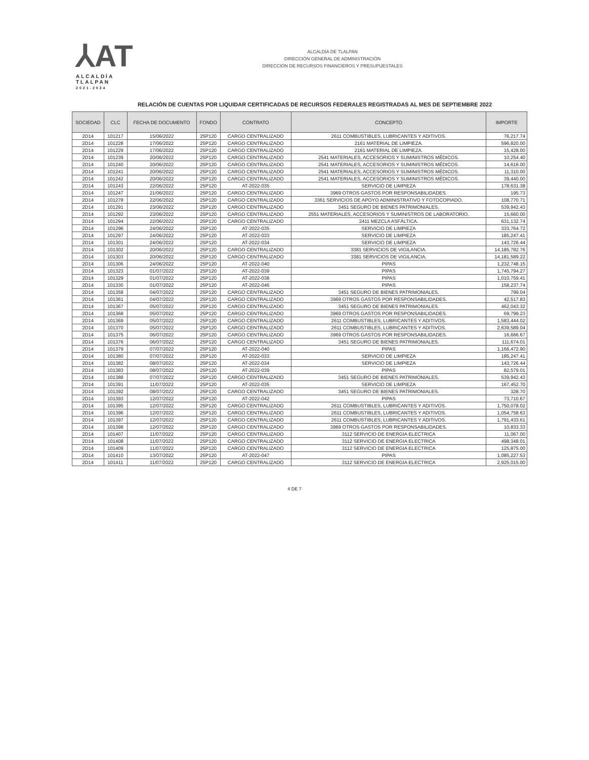⅄AT
ALCALDÍA TLALPAN
2021-2024
ALCALDÍA DE TLALPAN
DIRECCIÓN GENERAL DE ADMINISTRACIÓN
DIRECCIÓN DE RECURSOS FINANCIEROS Y PRESUPUESTALES
RELACIÓN DE CUENTAS POR LIQUIDAR CERTIFICADAS DE RECURSOS FEDERALES REGISTRADAS AL MES DE SEPTIEMBRE 2022
| SOCIEDAD | CLC | FECHA DE DOCUMENTO | FONDO | CONTRATO | CONCEPTO | IMPORTE |
| --- | --- | --- | --- | --- | --- | --- |
| 2D14 | 101217 | 15/06/2022 | 25P120 | CARGO CENTRALIZADO | 2611 COMBUSTIBLES, LUBRICANTES Y ADITIVOS. | 76,217.74 |
| 2D14 | 101228 | 17/06/2022 | 25P120 | CARGO CENTRALIZADO | 2161 MATERIAL DE LIMPIEZA. | 596,820.00 |
| 2D14 | 101229 | 17/06/2022 | 25P120 | CARGO CENTRALIZADO | 2161 MATERIAL DE LIMPIEZA. | 15,428.00 |
| 2D14 | 101239 | 20/06/2022 | 25P120 | CARGO CENTRALIZADO | 2541 MATERIALES, ACCESORIOS Y SUMINISTROS MÉDICOS. | 10,254.40 |
| 2D14 | 101240 | 20/06/2022 | 25P120 | CARGO CENTRALIZADO | 2541 MATERIALES, ACCESORIOS Y SUMINISTROS MÉDICOS. | 14,616.00 |
| 2D14 | 101241 | 20/06/2022 | 25P120 | CARGO CENTRALIZADO | 2541 MATERIALES, ACCESORIOS Y SUMINISTROS MÉDICOS. | 11,310.00 |
| 2D14 | 101242 | 20/06/2022 | 25P120 | CARGO CENTRALIZADO | 2541 MATERIALES, ACCESORIOS Y SUMINISTROS MÉDICOS. | 39,440.00 |
| 2D14 | 101243 | 22/06/2022 | 25P120 | AT-2022-035 | SERVICIO DE LIMPIEZA | 178,631.38 |
| 2D14 | 101247 | 21/06/2022 | 25P120 | CARGO CENTRALIZADO | 3969 OTROS GASTOS POR RESPONSABILIDADES. | 195.73 |
| 2D14 | 101278 | 22/06/2022 | 25P120 | CARGO CENTRALIZADO | 3361 SERVICIOS DE APOYO ADMINISTRATIVO Y FOTOCOPIADO. | 108,770.71 |
| 2D14 | 101291 | 23/06/2022 | 25P120 | CARGO CENTRALIZADO | 3451 SEGURO DE BIENES PATRIMONIALES. | 539,942.43 |
| 2D14 | 101292 | 23/06/2022 | 25P120 | CARGO CENTRALIZADO | 2551 MATERIALES, ACCESORIOS Y SUMINISTROS DE LABORATORIO. | 15,660.00 |
| 2D14 | 101294 | 22/06/2022 | 25P120 | CARGO CENTRALIZADO | 2411 MEZCLA ASFÁLTICA. | 631,132.74 |
| 2D14 | 101296 | 24/06/2022 | 25P120 | AT-2022-035 | SERVICIO DE LIMPIEZA | 333,764.72 |
| 2D14 | 101297 | 24/06/2022 | 25P120 | AT-2022-033 | SERVICIO DE LIMPIEZA | 185,247.41 |
| 2D14 | 101301 | 24/06/2022 | 25P120 | AT-2022-034 | SERVICIO DE LIMPIEZA | 143,726.44 |
| 2D14 | 101302 | 20/06/2022 | 25P120 | CARGO CENTRALIZADO | 3381 SERVICIOS DE VIGILANCIA. | 14,185,782.76 |
| 2D14 | 101303 | 20/06/2022 | 25P120 | CARGO CENTRALIZADO | 3381 SERVICIOS DE VIGILANCIA. | 14,181,589.22 |
| 2D14 | 101306 | 24/06/2022 | 25P120 | AT-2022-040 | PIPAS | 1,232,748.15 |
| 2D14 | 101323 | 01/07/2022 | 25P120 | AT-2022-039 | PIPAS | 1,745,794.27 |
| 2D14 | 101329 | 01/07/2022 | 25P120 | AT-2022-038 | PIPAS | 1,010,759.41 |
| 2D14 | 101330 | 01/07/2022 | 25P120 | AT-2022-046 | PIPAS | 158,237.74 |
| 2D14 | 101358 | 04/07/2022 | 25P120 | CARGO CENTRALIZADO | 3451 SEGURO DE BIENES PATRIMONIALES. | 799.04 |
| 2D14 | 101361 | 04/07/2022 | 25P120 | CARGO CENTRALIZADO | 3969 OTROS GASTOS POR RESPONSABILIDADES. | 42,517.83 |
| 2D14 | 101367 | 05/07/2022 | 25P120 | CARGO CENTRALIZADO | 3451 SEGURO DE BIENES PATRIMONIALES. | 462,043.32 |
| 2D14 | 101368 | 05/07/2022 | 25P120 | CARGO CENTRALIZADO | 3969 OTROS GASTOS POR RESPONSABILIDADES. | 69,799.23 |
| 2D14 | 101369 | 05/07/2022 | 25P120 | CARGO CENTRALIZADO | 2611 COMBUSTIBLES, LUBRICANTES Y ADITIVOS. | 1,583,444.02 |
| 2D14 | 101370 | 05/07/2022 | 25P120 | CARGO CENTRALIZADO | 2611 COMBUSTIBLES, LUBRICANTES Y ADITIVOS. | 2,639,589.04 |
| 2D14 | 101375 | 06/07/2022 | 25P120 | CARGO CENTRALIZADO | 3969 OTROS GASTOS POR RESPONSABILIDADES. | 16,666.67 |
| 2D14 | 101376 | 06/07/2022 | 25P120 | CARGO CENTRALIZADO | 3451 SEGURO DE BIENES PATRIMONIALES. | 111,674.01 |
| 2D14 | 101379 | 07/07/2022 | 25P120 | AT-2022-040 | PIPAS | 1,166,472.90 |
| 2D14 | 101380 | 07/07/2022 | 25P120 | AT-2022-033 | SERVICIO DE LIMPIEZA | 185,247.41 |
| 2D14 | 101382 | 08/07/2022 | 25P120 | AT-2022-034 | SERVICIO DE LIMPIEZA | 143,726.44 |
| 2D14 | 101383 | 08/07/2022 | 25P120 | AT-2022-039 | PIPAS | 82,579.01 |
| 2D14 | 101388 | 07/07/2022 | 25P120 | CARGO CENTRALIZADO | 3451 SEGURO DE BIENES PATRIMONIALES. | 539,942.43 |
| 2D14 | 101391 | 11/07/2022 | 25P120 | AT-2022-035 | SERVICIO DE LIMPIEZA | 167,452.70 |
| 2D14 | 101392 | 08/07/2022 | 25P120 | CARGO CENTRALIZADO | 3451 SEGURO DE BIENES PATRIMONIALES. | 328.70 |
| 2D14 | 101393 | 12/07/2022 | 25P120 | AT-2022-042 | PIPAS | 73,710.67 |
| 2D14 | 101395 | 12/07/2022 | 25P120 | CARGO CENTRALIZADO | 2611 COMBUSTIBLES, LUBRICANTES Y ADITIVOS. | 1,750,078.02 |
| 2D14 | 101396 | 12/07/2022 | 25P120 | CARGO CENTRALIZADO | 2611 COMBUSTIBLES, LUBRICANTES Y ADITIVOS. | 1,054,758.63 |
| 2D14 | 101397 | 12/07/2022 | 25P120 | CARGO CENTRALIZADO | 2611 COMBUSTIBLES, LUBRICANTES Y ADITIVOS. | 1,791,433.61 |
| 2D14 | 101398 | 12/07/2022 | 25P120 | CARGO CENTRALIZADO | 3969 OTROS GASTOS POR RESPONSABILIDADES. | 10,833.33 |
| 2D14 | 101407 | 11/07/2022 | 25P120 | CARGO CENTRALIZADO | 3112 SERVICIO DE ENERGIA ELECTRICA | 11,067.00 |
| 2D14 | 101408 | 11/07/2022 | 25P120 | CARGO CENTRALIZADO | 3112 SERVICIO DE ENERGIA ELECTRICA | 498,348.01 |
| 2D14 | 101409 | 11/07/2022 | 25P120 | CARGO CENTRALIZADO | 3112 SERVICIO DE ENERGIA ELECTRICA | 125,875.00 |
| 2D14 | 101410 | 13/07/2022 | 25P120 | AT-2022-047 | PIPAS | 1,085,227.53 |
| 2D14 | 101411 | 11/07/2022 | 25P120 | CARGO CENTRALIZADO | 3112 SERVICIO DE ENERGIA ELECTRICA | 2,925,015.00 |
4 DE 7